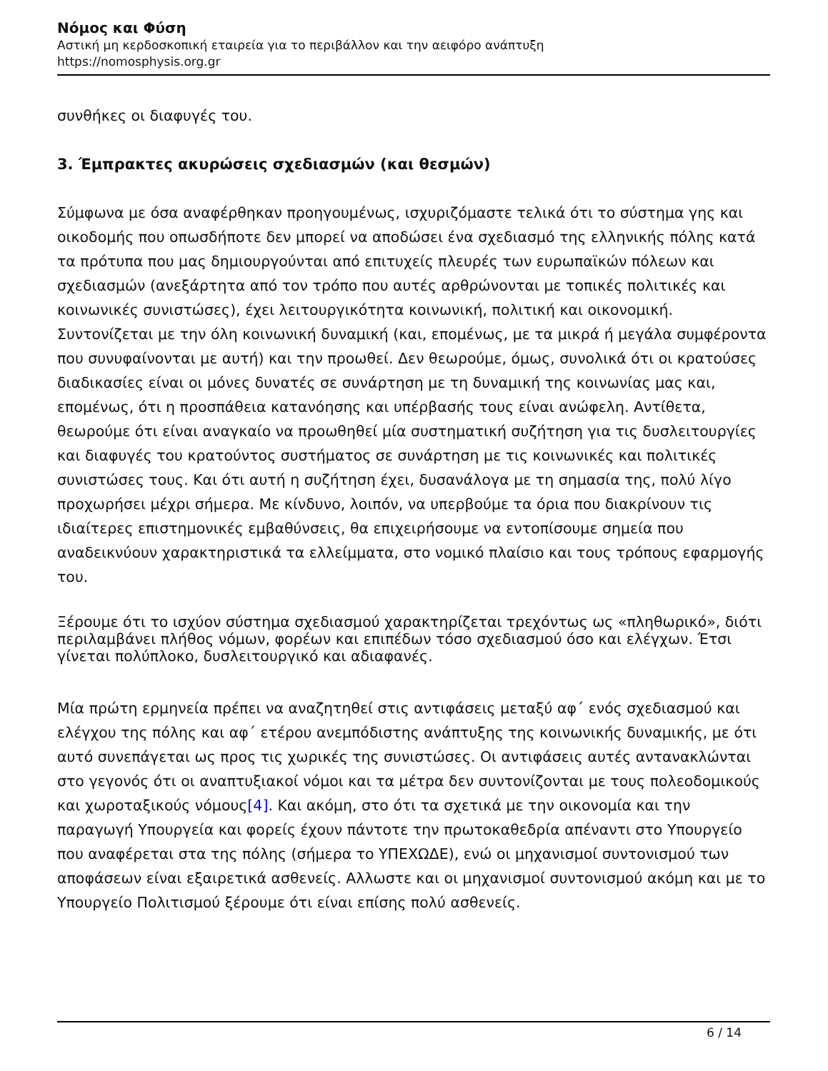Νόμος και Φύση
Αστική μη κερδοσκοπική εταιρεία για το περιβάλλον και την αειφόρο ανάπτυξη
https://nomosphysis.org.gr
συνθήκες οι διαφυγές του.
3. Έμπρακτες ακυρώσεις σχεδιασμών (και θεσμών)
Σύμφωνα με όσα αναφέρθηκαν προηγουμένως, ισχυριζόμαστε τελικά ότι το σύστημα γης και οικοδομής που οπωσδήποτε δεν μπορεί να αποδώσει ένα σχεδιασμό της ελληνικής πόλης κατά τα πρότυπα που μας δημιουργούνται από επιτυχείς πλευρές των ευρωπαϊκών πόλεων και σχεδιασμών (ανεξάρτητα από τον τρόπο που αυτές αρθρώνονται με τοπικές πολιτικές και κοινωνικές συνιστώσες), έχει λειτουργικότητα κοινωνική, πολιτική και οικονομική. Συντονίζεται με την όλη κοινωνική δυναμική (και, επομένως, με τα μικρά ή μεγάλα συμφέροντα που συνυφαίνονται με αυτή) και την προωθεί. Δεν θεωρούμε, όμως, συνολικά ότι οι κρατούσες διαδικασίες είναι οι μόνες δυνατές σε συνάρτηση με τη δυναμική της κοινωνίας μας και, επομένως, ότι η προσπάθεια κατανόησης και υπέρβασής τους είναι ανώφελη. Αντίθετα, θεωρούμε ότι είναι αναγκαίο να προωθηθεί μία συστηματική συζήτηση για τις δυσλειτουργίες και διαφυγές του κρατούντος συστήματος σε συνάρτηση με τις κοινωνικές και πολιτικές συνιστώσες τους. Και ότι αυτή η συζήτηση έχει, δυσανάλογα με τη σημασία της, πολύ λίγο προχωρήσει μέχρι σήμερα. Με κίνδυνο, λοιπόν, να υπερβούμε τα όρια που διακρίνουν τις ιδιαίτερες επιστημονικές εμβαθύνσεις, θα επιχειρήσουμε να εντοπίσουμε σημεία που αναδεικνύουν χαρακτηριστικά τα ελλείμματα, στο νομικό πλαίσιο και τους τρόπους εφαρμογής του.
Ξέρουμε ότι το ισχύον σύστημα σχεδιασμού χαρακτηρίζεται τρεχόντως ως «πληθωρικό», διότι περιλαμβάνει πλήθος νόμων, φορέων και επιπέδων τόσο σχεδιασμού όσο και ελέγχων. Έτσι γίνεται πολύπλοκο, δυσλειτουργικό και αδιαφανές.
Μία πρώτη ερμηνεία πρέπει να αναζητηθεί στις αντιφάσεις μεταξύ αφ΄ ενός σχεδιασμού και ελέγχου της πόλης και αφ΄ ετέρου ανεμπόδιστης ανάπτυξης της κοινωνικής δυναμικής, με ότι αυτό συνεπάγεται ως προς τις χωρικές της συνιστώσες. Οι αντιφάσεις αυτές αντανακλώνται στο γεγονός ότι οι αναπτυξιακοί νόμοι και τα μέτρα δεν συντονίζονται με τους πολεοδομικούς και χωροταξικούς νόμους[4]. Και ακόμη, στο ότι τα σχετικά με την οικονομία και την παραγωγή Υπουργεία και φορείς έχουν πάντοτε την πρωτοκαθεδρία απέναντι στο Υπουργείο που αναφέρεται στα της πόλης (σήμερα το ΥΠΕΧΩΔΕ), ενώ οι μηχανισμοί συντονισμού των αποφάσεων είναι εξαιρετικά ασθενείς. Αλλωστε και οι μηχανισμοί συντονισμού ακόμη και με το Υπουργείο Πολιτισμού ξέρουμε ότι είναι επίσης πολύ ασθενείς.
6 / 14